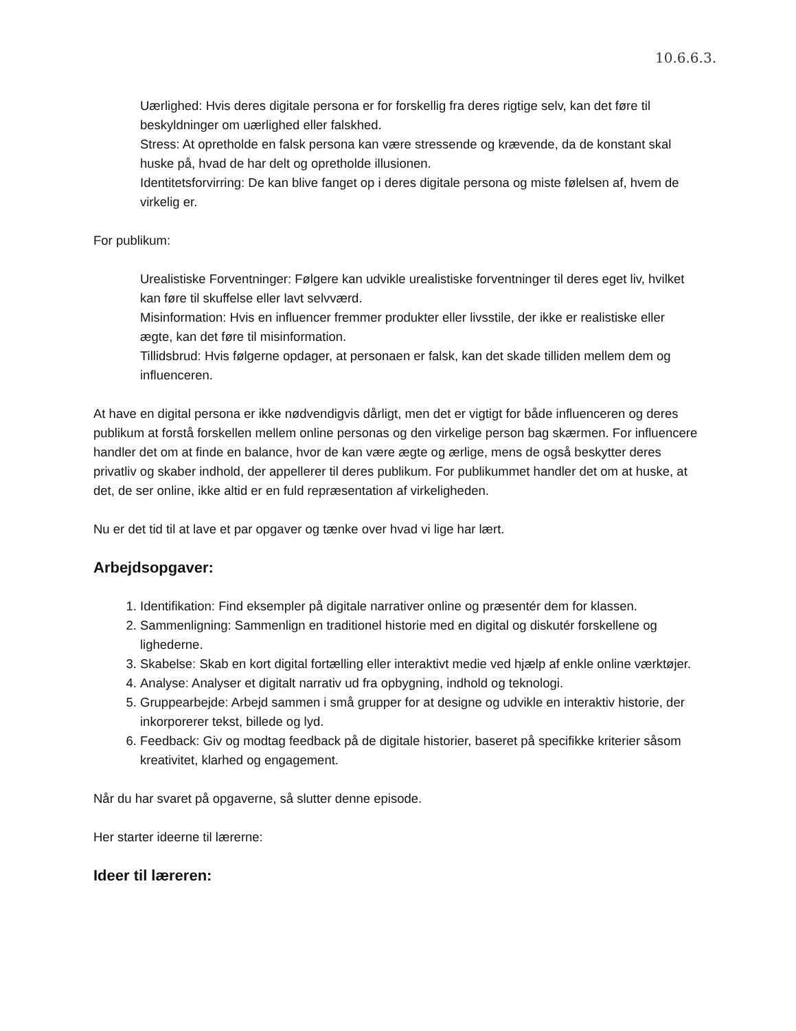10.6.6.3.
Uærlighed: Hvis deres digitale persona er for forskellig fra deres rigtige selv, kan det føre til beskyldninger om uærlighed eller falskhed.
Stress: At opretholde en falsk persona kan være stressende og krævende, da de konstant skal huske på, hvad de har delt og opretholde illusionen.
Identitetsforvirring: De kan blive fanget op i deres digitale persona og miste følelsen af, hvem de virkelig er.
For publikum:
Urealistiske Forventninger: Følgere kan udvikle urealistiske forventninger til deres eget liv, hvilket kan føre til skuffelse eller lavt selvværd.
Misinformation: Hvis en influencer fremmer produkter eller livsstile, der ikke er realistiske eller ægte, kan det føre til misinformation.
Tillidsbrud: Hvis følgerne opdager, at personaen er falsk, kan det skade tilliden mellem dem og influenceren.
At have en digital persona er ikke nødvendigvis dårligt, men det er vigtigt for både influenceren og deres publikum at forstå forskellen mellem online personas og den virkelige person bag skærmen. For influencere handler det om at finde en balance, hvor de kan være ægte og ærlige, mens de også beskytter deres privatliv og skaber indhold, der appellerer til deres publikum. For publikummet handler det om at huske, at det, de ser online, ikke altid er en fuld repræsentation af virkeligheden.
Nu er det tid til at lave et par opgaver og tænke over hvad vi lige har lært.
Arbejdsopgaver:
1. Identifikation: Find eksempler på digitale narrativer online og præsentér dem for klassen.
2. Sammenligning: Sammenlign en traditionel historie med en digital og diskutér forskellene og lighederne.
3. Skabelse: Skab en kort digital fortælling eller interaktivt medie ved hjælp af enkle online værktøjer.
4. Analyse: Analyser et digitalt narrativ ud fra opbygning, indhold og teknologi.
5. Gruppearbejde: Arbejd sammen i små grupper for at designe og udvikle en interaktiv historie, der inkorporerer tekst, billede og lyd.
6. Feedback: Giv og modtag feedback på de digitale historier, baseret på specifikke kriterier såsom kreativitet, klarhed og engagement.
Når du har svaret på opgaverne, så slutter denne episode.
Her starter ideerne til lærerne:
Ideer til læreren: